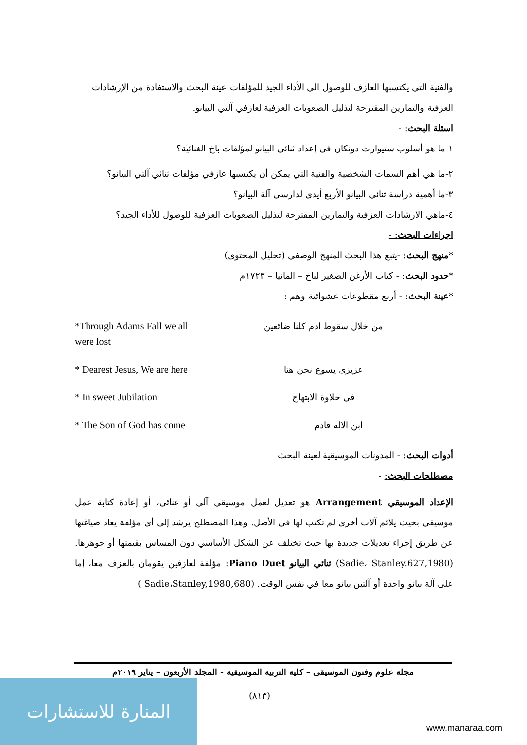والفنية التي يكتسبها العازف للوصول الي الأداء الجيد للمؤلفات عينة البحث والاستفادة من الإرشادات العزفية والتمارين المقترحة لتذليل الصعوبات العزفية لعازفي آلتي البيانو.
اسئلة البحث: -
١-ما هو أسلوب ستيوارت دونكان في إعداد ثنائي البيانو لمؤلفات باخ الغنائية؟
٢-ما هي أهم السمات الشخصية والفنية التي يمكن أن يكتسبها عازفي مؤلفات ثنائي آلتي البيانو؟
٣-ما أهمية دراسة ثنائي البيانو الأربع أيدي لدارسي آلة البيانو؟
٤-ماهي الارشادات العزفية والتمارين المقترحة لتذليل الصعوبات العزفية للوصول للأداء الجيد؟
اجراءات البحث: -
*منهج البحث: -يتبع هذا البحث المنهج الوصفي (تحليل المحتوى)
*حدود البحث: - كتاب الأرغن الصغير لباخ – المانيا – ١٧٢٣م
*عينة البحث: - أربع مقطوعات عشوائية وهم :
*Through Adams Fall we all were lost
من خلال سقوط ادم كلنا ضائعين
* Dearest Jesus, We are here
عزيزي يسوع نحن هنا
* In sweet Jubilation
في حلاوة الابتهاج
* The Son of God has come ابن الاله قادم
أدوات البحث: - المدونات الموسيقية لعينة البحث
مصطلحات البحث: -
الإعداد الموسيقي Arrangement هو تعديل لعمل موسيقي آلي أو غنائي، أو إعادة كتابة عمل موسيقي بحيث يلائم آلات أخرى لم تكتب لها في الأصل. وهذا المصطلح يرشد إلى أي مؤلفة يعاد صياغتها عن طريق إجراء تعديلات جديدة بها حيث تختلف عن الشكل الأساسي دون المساس بقيمتها أو جوهرها. (Sadie، Stanley.627,1980) ثنائي البيانو Piano Duet: مؤلفة لعازفين يقومان بالعزف معا، إما على آلة بيانو واحدة أو آلتين بيانو معا في نفس الوقت. (Sadie،Stanley,1980,680 )
مجلة علوم وفنون الموسيقى – كلية التربية الموسيقية - المجلد الأربعون – يناير ٢٠١٩م
(٨١٣)
المنارة للاستشارات
www.manaraa.com